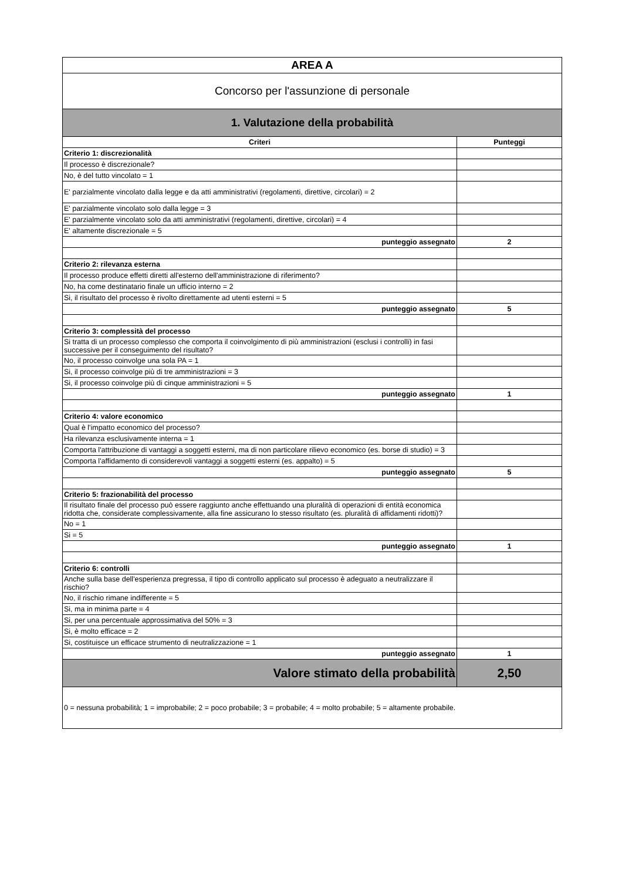| AREA A | |
| Concorso per l'assunzione di personale | |
| 1. Valutazione della probabilità | |
| Criteri | Punteggi |
| Criterio 1: discrezionalità | |
| Il processo è discrezionale? | |
| No, è del tutto vincolato = 1 | |
| E' parzialmente vincolato dalla legge e da atti amministrativi (regolamenti, direttive, circolari) = 2 | |
| E' parzialmente vincolato solo dalla legge = 3 | |
| E' parzialmente vincolato solo da atti amministrativi (regolamenti, direttive, circolari) = 4 | |
| E' altamente discrezionale = 5 | |
| punteggio assegnato | 2 |
| Criterio 2: rilevanza esterna | |
| Il processo produce effetti diretti all'esterno dell'amministrazione di riferimento? | |
| No, ha come destinatario finale un ufficio interno = 2 | |
| Si, il risultato del processo è rivolto direttamente ad utenti esterni = 5 | |
| punteggio assegnato | 5 |
| Criterio 3: complessità del processo | |
| Si tratta di un processo complesso che comporta il coinvolgimento di più amministrazioni (esclusi i controlli) in fasi successive per il conseguimento del risultato? | |
| No, il processo coinvolge una sola PA = 1 | |
| Si, il processo coinvolge più di tre amministrazioni = 3 | |
| Si, il processo coinvolge più di cinque amministrazioni = 5 | |
| punteggio assegnato | 1 |
| Criterio 4: valore economico | |
| Qual è l'impatto economico del processo? | |
| Ha rilevanza esclusivamente interna = 1 | |
| Comporta l'attribuzione di vantaggi a soggetti esterni, ma di non particolare rilievo economico (es. borse di studio) = 3 | |
| Comporta l'affidamento di considerevoli vantaggi a soggetti esterni (es. appalto) = 5 | |
| punteggio assegnato | 5 |
| Criterio 5: frazionabilità del processo | |
| Il risultato finale del processo può essere raggiunto anche effettuando una pluralità di operazioni di entità economica ridotta che, considerate complessivamente, alla fine assicurano lo stesso risultato (es. pluralità di affidamenti ridotti)? | |
| No = 1 | |
| Si = 5 | |
| punteggio assegnato | 1 |
| Criterio 6: controlli | |
| Anche sulla base dell'esperienza pregressa, il tipo di controllo applicato sul processo è adeguato a neutralizzare il rischio? | |
| No, il rischio rimane indifferente = 5 | |
| Si, ma in minima parte = 4 | |
| Si, per una percentuale approssimativa del 50% = 3 | |
| Si, è molto efficace = 2 | |
| Si, costituisce un efficace strumento di neutralizzazione = 1 | |
| punteggio assegnato | 1 |
| Valore stimato della probabilità | 2,50 |
| 0 = nessuna probabilità; 1 = improbabile; 2 = poco probabile; 3 = probabile; 4 = molto probabile; 5 = altamente probabile. | |